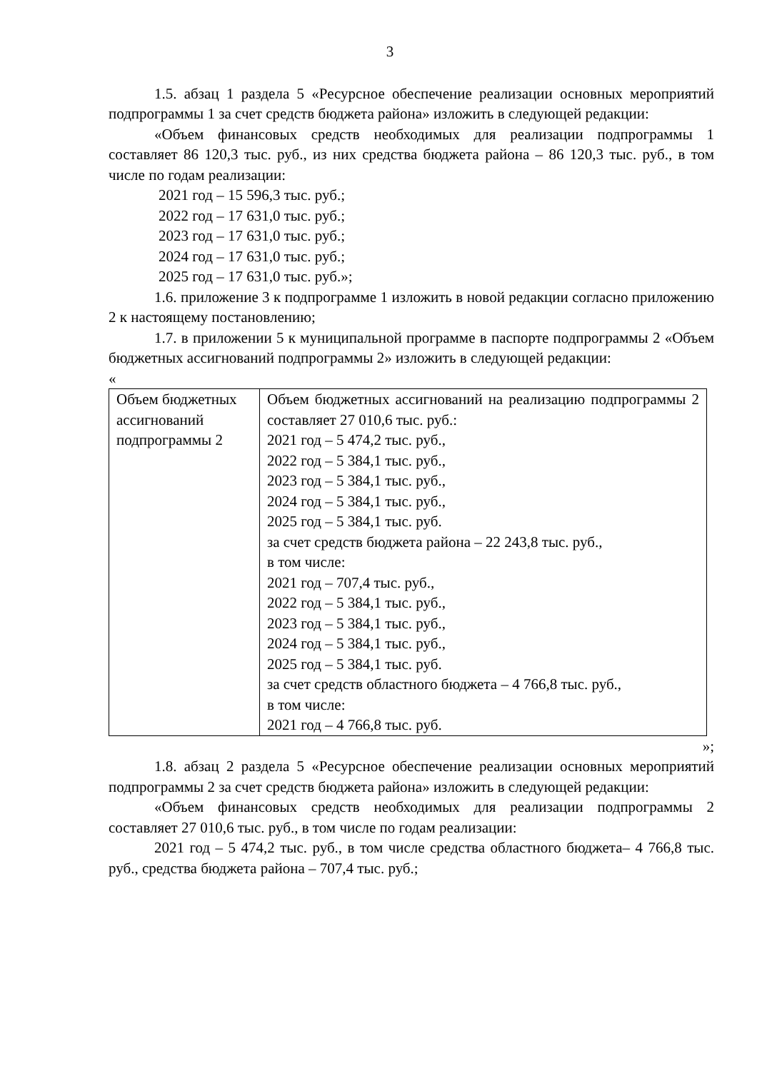3
1.5. абзац 1 раздела 5 «Ресурсное обеспечение реализации основных мероприятий подпрограммы 1 за счет средств бюджета района» изложить в следующей редакции:
«Объем финансовых средств необходимых для реализации подпрограммы 1 составляет 86 120,3 тыс. руб., из них средства бюджета района – 86 120,3 тыс. руб., в том числе по годам реализации:
2021 год – 15 596,3 тыс. руб.;
2022 год – 17 631,0 тыс. руб.;
2023 год – 17 631,0 тыс. руб.;
2024 год – 17 631,0 тыс. руб.;
2025 год – 17 631,0 тыс. руб.»;
1.6. приложение 3 к подпрограмме 1 изложить в новой редакции согласно приложению 2 к настоящему постановлению;
1.7. в приложении 5 к муниципальной программе в паспорте подпрограммы 2 «Объем бюджетных ассигнований подпрограммы 2» изложить в следующей редакции:
«
| Объем бюджетных ассигнований подпрограммы 2 | Объем бюджетных ассигнований на реализацию подпрограммы 2 составляет 27 010,6 тыс. руб.: 2021 год – 5 474,2 тыс. руб., 2022 год – 5 384,1 тыс. руб., 2023 год – 5 384,1 тыс. руб., 2024 год – 5 384,1 тыс. руб., 2025 год – 5 384,1 тыс. руб. за счет средств бюджета района – 22 243,8 тыс. руб., в том числе: 2021 год – 707,4 тыс. руб., 2022 год – 5 384,1 тыс. руб., 2023 год – 5 384,1 тыс. руб., 2024 год – 5 384,1 тыс. руб., 2025 год – 5 384,1 тыс. руб. за счет средств областного бюджета – 4 766,8 тыс. руб., в том числе: 2021 год – 4 766,8 тыс. руб. |
»;
1.8. абзац 2 раздела 5 «Ресурсное обеспечение реализации основных мероприятий подпрограммы 2 за счет средств бюджета района» изложить в следующей редакции:
«Объем финансовых средств необходимых для реализации подпрограммы 2 составляет 27 010,6 тыс. руб., в том числе по годам реализации:
2021 год – 5 474,2 тыс. руб., в том числе средства областного бюджета– 4 766,8 тыс. руб., средства бюджета района – 707,4 тыс. руб.;